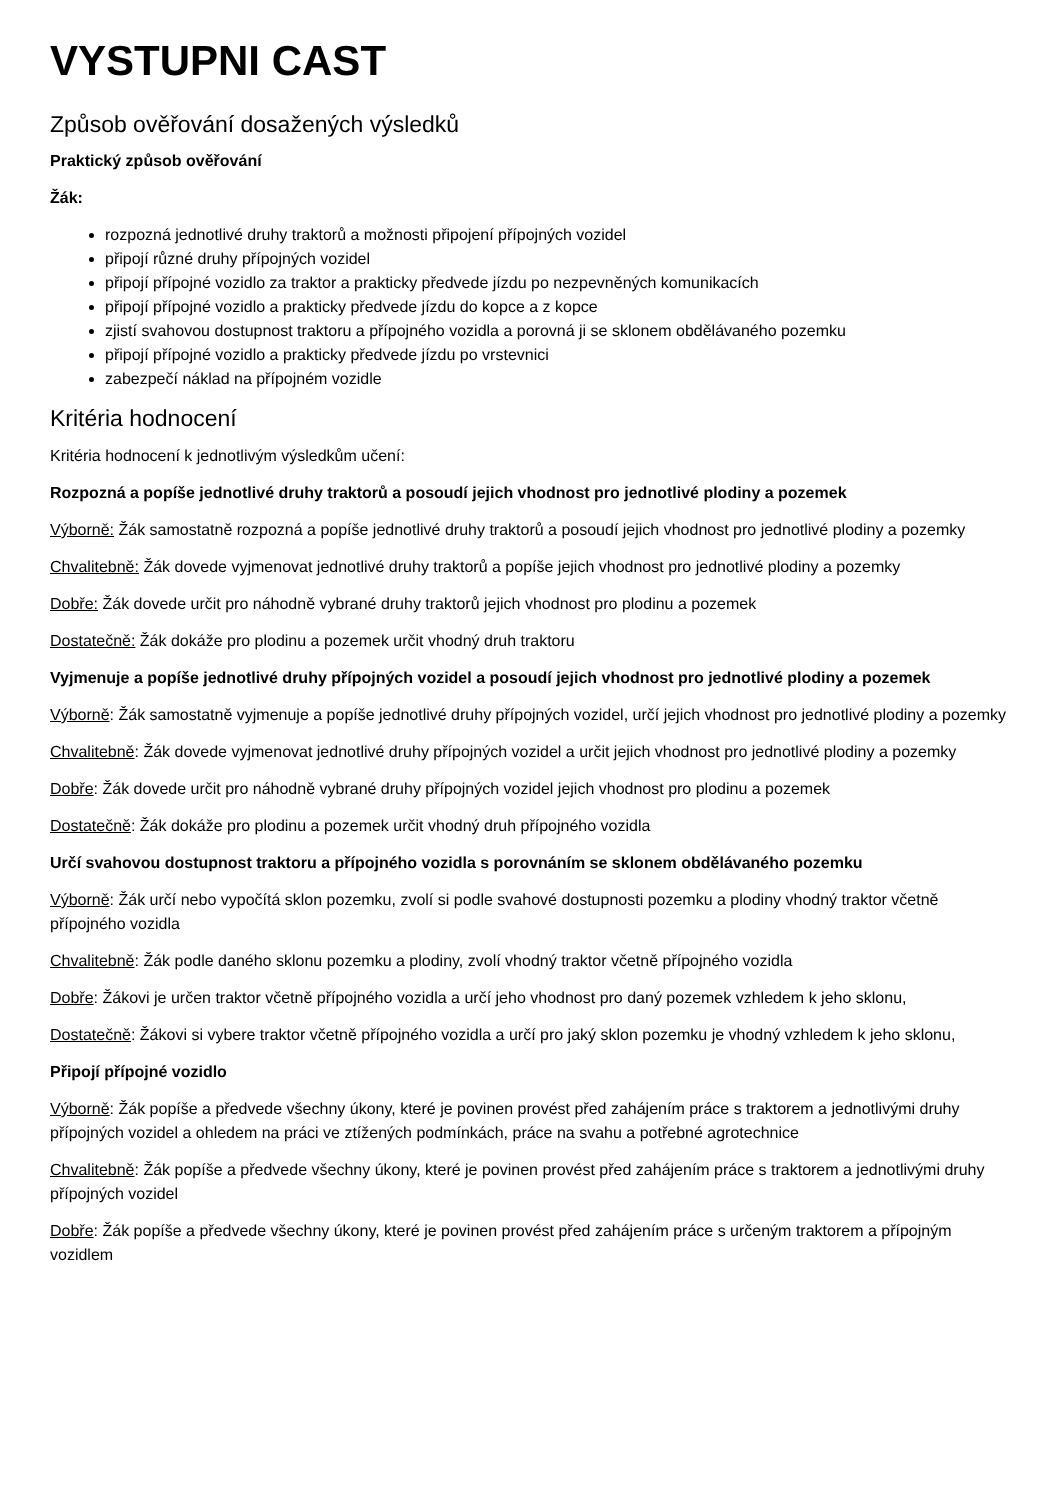VYSTUPNI CAST
Způsob ověřování dosažených výsledků
Praktický způsob ověřování
Žák:
rozpozná jednotlivé druhy traktorů a možnosti připojení přípojných vozidel
připojí různé druhy přípojných vozidel
připojí přípojné vozidlo za traktor a prakticky předvede jízdu po nezpevněných komunikacích
připojí přípojné vozidlo a prakticky předvede jízdu do kopce a z kopce
zjistí svahovou dostupnost traktoru a přípojného vozidla a porovná ji se sklonem obdělávaného pozemku
připojí přípojné vozidlo a prakticky předvede jízdu po vrstevnici
zabezpečí náklad na přípojném vozidle
Kritéria hodnocení
Kritéria hodnocení k jednotlivým výsledkům učení:
Rozpozná a popíše jednotlivé druhy traktorů a posoudí jejich vhodnost pro jednotlivé plodiny a pozemek
Výborně: Žák samostatně rozpozná a popíše jednotlivé druhy traktorů a posoudí jejich vhodnost pro jednotlivé plodiny a pozemky
Chvalitebně: Žák dovede vyjmenovat jednotlivé druhy traktorů a popíše jejich vhodnost pro jednotlivé plodiny a pozemky
Dobře: Žák dovede určit pro náhodně vybrané druhy traktorů jejich vhodnost pro plodinu a pozemek
Dostatečně: Žák dokáže pro plodinu a pozemek určit vhodný druh traktoru
Vyjmenuje a popíše jednotlivé druhy přípojných vozidel a posoudí jejich vhodnost pro jednotlivé plodiny a pozemek
Výborně: Žák samostatně vyjmenuje a popíše jednotlivé druhy přípojných vozidel, určí jejich vhodnost pro jednotlivé plodiny a pozemky
Chvalitebně: Žák dovede vyjmenovat jednotlivé druhy přípojných vozidel a určit jejich vhodnost pro jednotlivé plodiny a pozemky
Dobře: Žák dovede určit pro náhodně vybrané druhy přípojných vozidel jejich vhodnost pro plodinu a pozemek
Dostatečně: Žák dokáže pro plodinu a pozemek určit vhodný druh přípojného vozidla
Určí svahovou dostupnost traktoru a přípojného vozidla s porovnáním se sklonem obdělávaného pozemku
Výborně: Žák určí nebo vypočítá sklon pozemku, zvolí si podle svahové dostupnosti pozemku a plodiny vhodný traktor včetně přípojného vozidla
Chvalitebně: Žák podle daného sklonu pozemku a plodiny, zvolí vhodný traktor včetně přípojného vozidla
Dobře: Žákovi je určen traktor včetně přípojného vozidla a určí jeho vhodnost pro daný pozemek vzhledem k jeho sklonu,
Dostatečně: Žákovi si vybere traktor včetně přípojného vozidla a určí pro jaký sklon pozemku je vhodný vzhledem k jeho sklonu,
Připojí přípojné vozidlo
Výborně: Žák popíše a předvede všechny úkony, které je povinen provést před zahájením práce s traktorem a jednotlivými druhy přípojných vozidel a ohledem na práci ve ztížených podmínkách, práce na svahu a potřebné agrotechnice
Chvalitebně: Žák popíše a předvede všechny úkony, které je povinen provést před zahájením práce s traktorem a jednotlivými druhy přípojných vozidel
Dobře: Žák popíše a předvede všechny úkony, které je povinen provést před zahájením práce s určeným traktorem a přípojným vozidlem